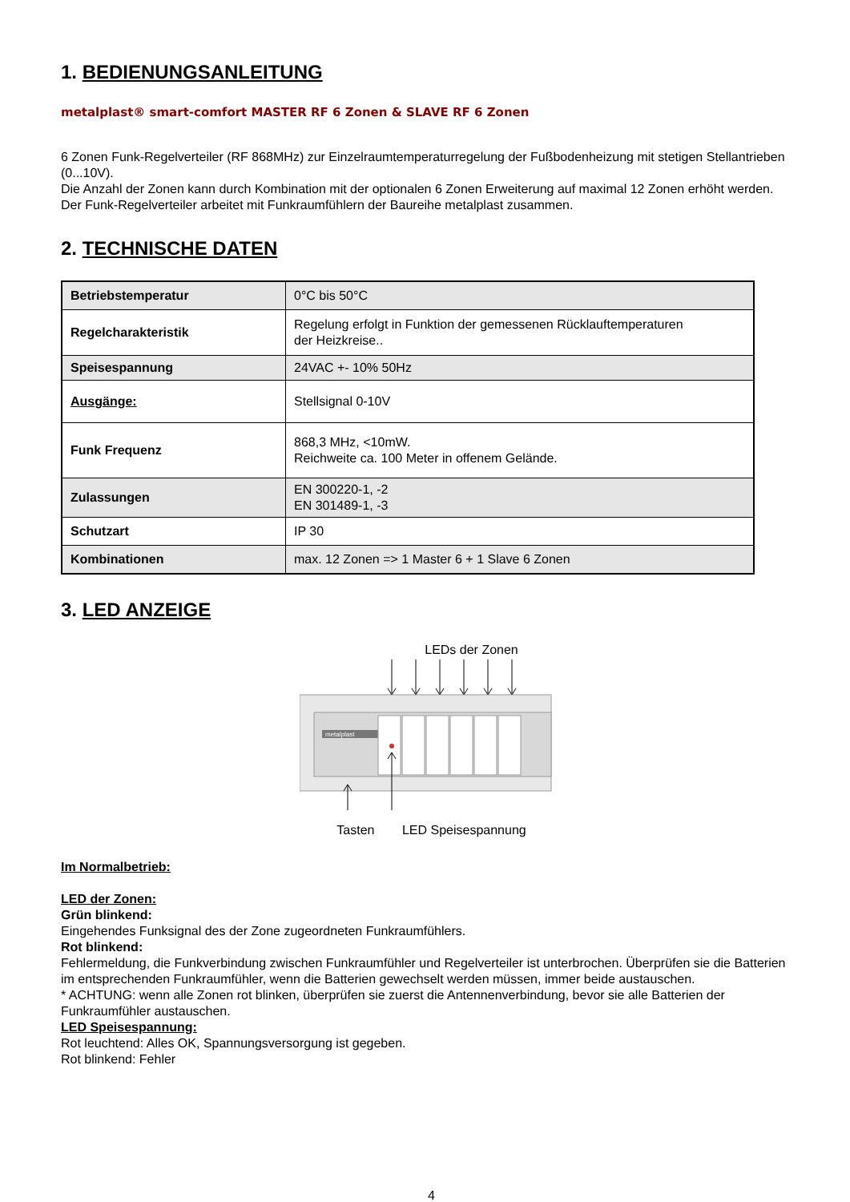1. BEDIENUNGSANLEITUNG
metalplast® smart-comfort MASTER RF 6 Zonen & SLAVE RF 6 Zonen
6 Zonen Funk-Regelverteiler (RF 868MHz) zur Einzelraumtemperaturregelung der Fußbodenheizung mit stetigen Stellantrieben (0...10V).
Die Anzahl der Zonen kann durch Kombination mit der optionalen 6 Zonen Erweiterung auf maximal 12 Zonen erhöht werden.
Der Funk-Regelverteiler arbeitet mit Funkraumfühlern der Baureihe metalplast zusammen.
2. TECHNISCHE DATEN
| Betriebstemperatur | 0°C bis 50°C |
| Regelcharakteristik | Regelung erfolgt in Funktion der gemessenen Rücklauftemperaturen der Heizkreise.. |
| Speisespannung | 24VAC +- 10% 50Hz |
| Ausgänge: | Stellsignal 0-10V |
| Funk Frequenz | 868,3 MHz, <10mW. Reichweite ca. 100 Meter in offenem Gelände. |
| Zulassungen | EN 300220-1, -2 EN 301489-1, -3 |
| Schutzart | IP 30 |
| Kombinationen | max. 12 Zonen => 1 Master 6 + 1 Slave 6 Zonen |
3. LED ANZEIGE
LEDs der Zonen
metalplast
Tasten LED Speisespannung
Im Normalbetrieb:
LED der Zonen:
Grün blinkend:
Eingehendes Funksignal des der Zone zugeordneten Funkraumfühlers.
Rot blinkend:
Fehlermeldung, die Funkverbindung zwischen Funkraumfühler und Regelverteiler ist unterbrochen. Überprüfen sie die Batterien im entsprechenden Funkraumfühler, wenn die Batterien gewechselt werden müssen, immer beide austauschen.
* ACHTUNG: wenn alle Zonen rot blinken, überprüfen sie zuerst die Antennenverbindung, bevor sie alle Batterien der Funkraumfühler austauschen.
LED Speisespannung:
Rot leuchtend: Alles OK, Spannungsversorgung ist gegeben.
Rot blinkend: Fehler
4